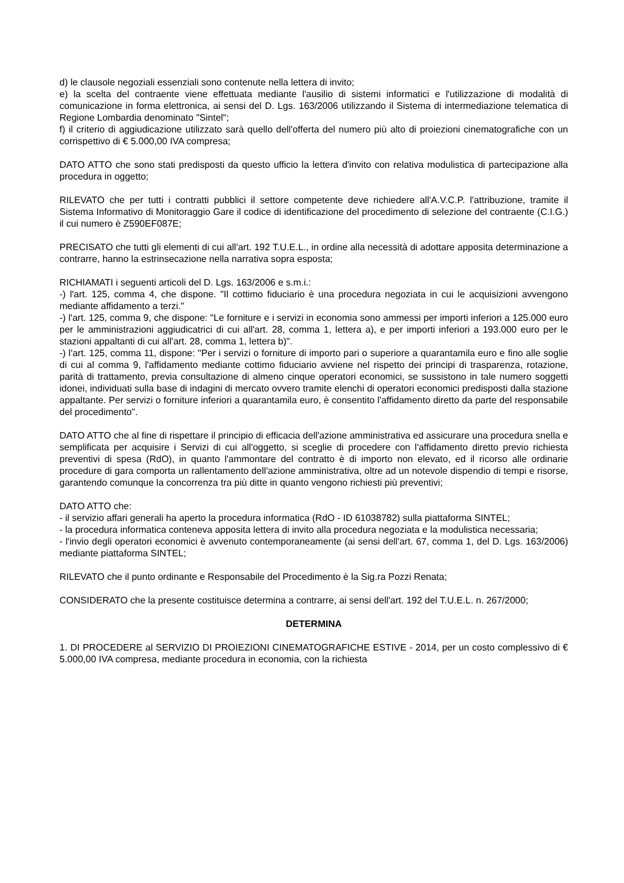d) le clausole negoziali essenziali sono contenute nella lettera di invito;
e) la scelta del contraente viene effettuata mediante l'ausilio di sistemi informatici e l'utilizzazione di modalità di comunicazione in forma elettronica, ai sensi del D. Lgs. 163/2006 utilizzando il Sistema di intermediazione telematica di Regione Lombardia denominato "Sintel";
f) il criterio di aggiudicazione utilizzato sarà quello dell'offerta del numero più alto di proiezioni cinematografiche con un corrispettivo di € 5.000,00 IVA compresa;
DATO ATTO che sono stati predisposti da questo ufficio la lettera d'invito con relativa modulistica di partecipazione alla procedura in oggetto;
RILEVATO che per tutti i contratti pubblici il settore competente deve richiedere all'A.V.C.P. l'attribuzione, tramite il Sistema Informativo di Monitoraggio Gare il codice di identificazione del procedimento di selezione del contraente (C.I.G.) il cui numero è Z590EF087E;
PRECISATO che tutti gli elementi di cui all'art. 192 T.U.E.L., in ordine alla necessità di adottare apposita determinazione a contrarre, hanno la estrinsecazione nella narrativa sopra esposta;
RICHIAMATI i seguenti articoli del D. Lgs. 163/2006 e s.m.i.:
-) l'art. 125, comma 4, che dispone. "Il cottimo fiduciario è una procedura negoziata in cui le acquisizioni avvengono mediante affidamento a terzi."
-) l'art. 125, comma 9, che dispone: "Le forniture e i servizi in economia sono ammessi per importi inferiori a 125.000 euro per le amministrazioni aggiudicatrici di cui all'art. 28, comma 1, lettera a), e per importi inferiori a 193.000 euro per le stazioni appaltanti di cui all'art. 28, comma 1, lettera b)".
-) l'art. 125, comma 11, dispone: "Per i servizi o forniture di importo pari o superiore a quarantamila euro e fino alle soglie di cui al comma 9, l'affidamento mediante cottimo fiduciario avviene nel rispetto dei principi di trasparenza, rotazione, parità di trattamento, previa consultazione di almeno cinque operatori economici, se sussistono in tale numero soggetti idonei, individuati sulla base di indagini di mercato ovvero tramite elenchi di operatori economici predisposti dalla stazione appaltante. Per servizi o forniture inferiori a quarantamila euro, è consentito l'affidamento diretto da parte del responsabile del procedimento".
DATO ATTO che al fine di rispettare il principio di efficacia dell'azione amministrativa ed assicurare una procedura snella e semplificata per acquisire i Servizi di cui all'oggetto, si sceglie di procedere con l'affidamento diretto previo richiesta preventivi di spesa (RdO), in quanto l'ammontare del contratto è di importo non elevato, ed il ricorso alle ordinarie procedure di gara comporta un rallentamento dell'azione amministrativa, oltre ad un notevole dispendio di tempi e risorse, garantendo comunque la concorrenza tra più ditte in quanto vengono richiesti più preventivi;
DATO ATTO che:
- il servizio affari generali ha aperto la procedura informatica (RdO - ID 61038782) sulla piattaforma SINTEL;
- la procedura informatica conteneva apposita lettera di invito alla procedura negoziata e la modulistica necessaria;
- l'invio degli operatori economici è avvenuto contemporaneamente (ai sensi dell'art. 67, comma 1, del D. Lgs. 163/2006) mediante piattaforma SINTEL;
RILEVATO che il punto ordinante e Responsabile del Procedimento è la Sig.ra Pozzi Renata;
CONSIDERATO che la presente costituisce determina a contrarre, ai sensi dell'art. 192 del T.U.E.L. n. 267/2000;
DETERMINA
1. DI PROCEDERE al SERVIZIO DI PROIEZIONI CINEMATOGRAFICHE ESTIVE - 2014, per un costo complessivo di € 5.000,00 IVA compresa, mediante procedura in economia, con la richiesta